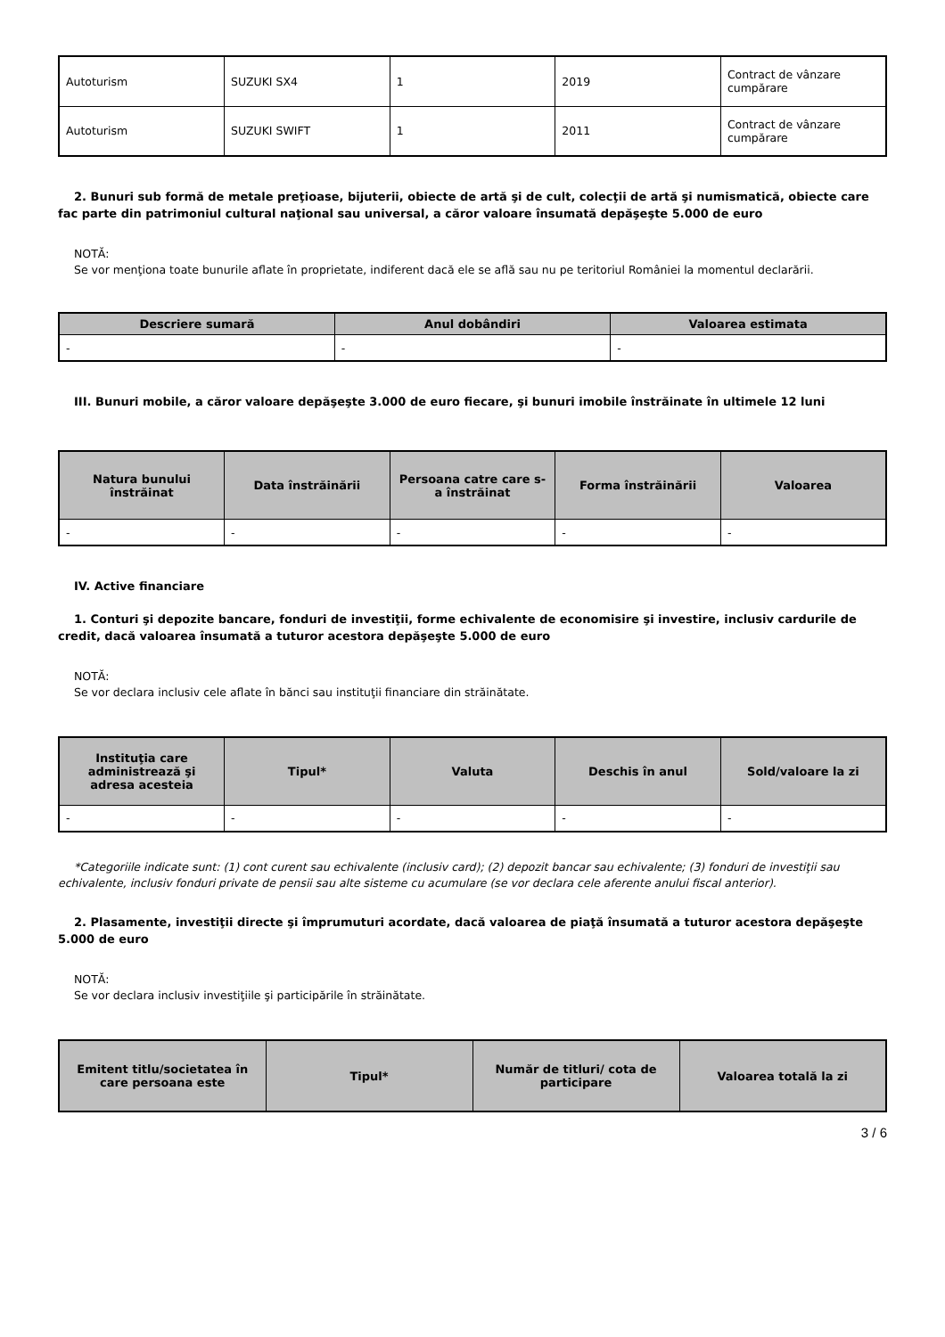| Autoturism | SUZUKI SX4 | 1 | 2019 | Contract de vânzare cumpărare |
| Autoturism | SUZUKI SWIFT | 1 | 2011 | Contract de vânzare cumpărare |
2. Bunuri sub formă de metale preţioase, bijuterii, obiecte de artă şi de cult, colecţii de artă şi numismatică, obiecte care fac parte din patrimoniul cultural naţional sau universal, a căror valoare însumată depăşeşte 5.000 de euro
NOTĂ:
Se vor menţiona toate bunurile aflate în proprietate, indiferent dacă ele se află sau nu pe teritoriul României la momentul declarării.
| Descriere sumară | Anul dobândiri | Valoarea estimata |
| --- | --- | --- |
| - | - | - |
III. Bunuri mobile, a căror valoare depăşeşte 3.000 de euro fiecare, şi bunuri imobile înstrăinate în ultimele 12 luni
| Natura bunului înstrăinat | Data înstrăinării | Persoana catre care s-a înstrăinat | Forma înstrăinării | Valoarea |
| --- | --- | --- | --- | --- |
| - | - | - | - | - |
IV. Active financiare
1. Conturi şi depozite bancare, fonduri de investiţii, forme echivalente de economisire şi investire, inclusiv cardurile de credit, dacă valoarea însumată a tuturor acestora depăşeşte 5.000 de euro
NOTĂ:
Se vor declara inclusiv cele aflate în bănci sau instituţii financiare din străinătate.
| Instituţia care administrează şi adresa acesteia | Tipul* | Valuta | Deschis în anul | Sold/valoare la zi |
| --- | --- | --- | --- | --- |
| - | - | - | - | - |
*Categoriile indicate sunt: (1) cont curent sau echivalente (inclusiv card); (2) depozit bancar sau echivalente; (3) fonduri de investiţii sau echivalente, inclusiv fonduri private de pensii sau alte sisteme cu acumulare (se vor declara cele aferente anului fiscal anterior).
2. Plasamente, investiţii directe şi împrumuturi acordate, dacă valoarea de piaţă însumată a tuturor acestora depăşeşte 5.000 de euro
NOTĂ:
Se vor declara inclusiv investiţiile şi participările în străinătate.
| Emitent titlu/societatea în care persoana este | Tipul* | Număr de titluri/ cota de participare | Valoarea totală la zi |
| --- | --- | --- | --- |
3 / 6